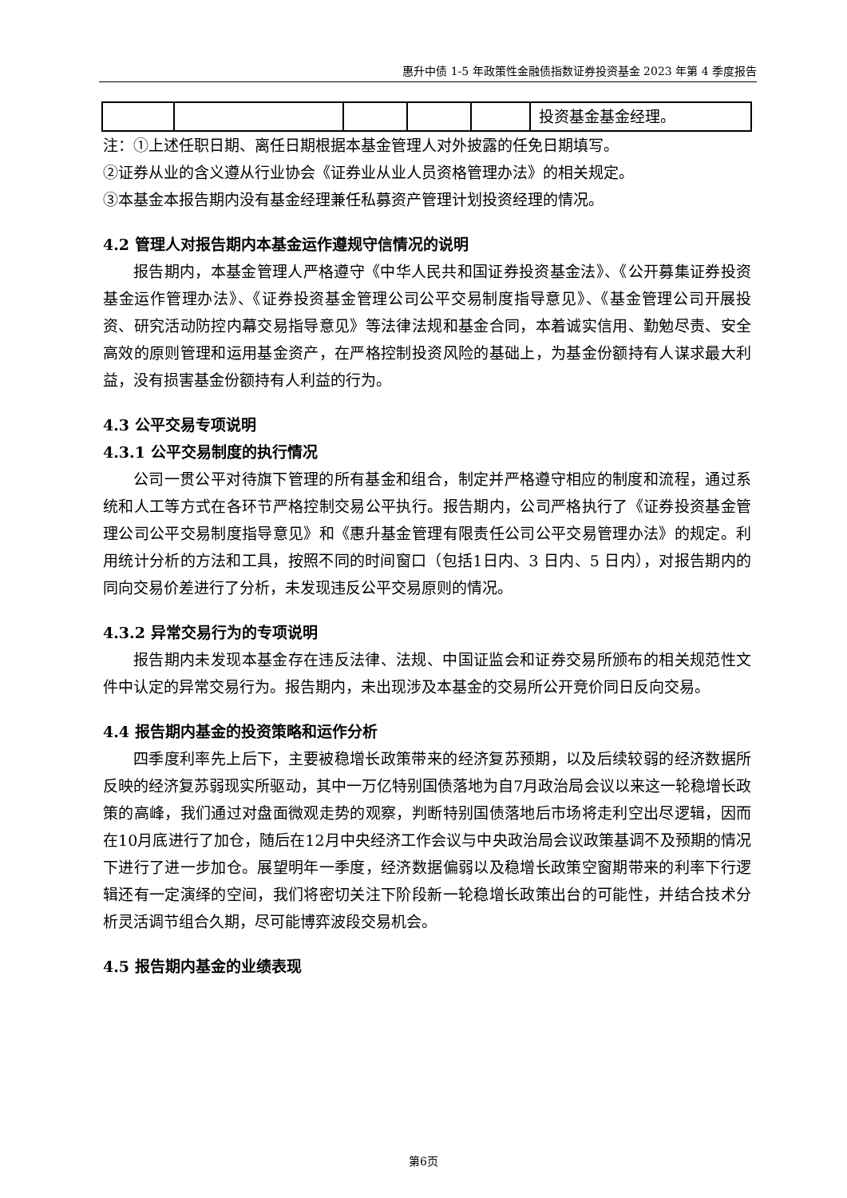惠升中债 1-5 年政策性金融债指数证券投资基金 2023 年第 4 季度报告
| | | | | | 投资基金基金经理。 |
注：①上述任职日期、离任日期根据本基金管理人对外披露的任免日期填写。
②证券从业的含义遵从行业协会《证券业从业人员资格管理办法》的相关规定。
③本基金本报告期内没有基金经理兼任私募资产管理计划投资经理的情况。
4.2 管理人对报告期内本基金运作遵规守信情况的说明
报告期内，本基金管理人严格遵守《中华人民共和国证券投资基金法》、《公开募集证券投资基金运作管理办法》、《证券投资基金管理公司公平交易制度指导意见》、《基金管理公司开展投资、研究活动防控内幕交易指导意见》等法律法规和基金合同，本着诚实信用、勤勉尽责、安全高效的原则管理和运用基金资产，在严格控制投资风险的基础上，为基金份额持有人谋求最大利益，没有损害基金份额持有人利益的行为。
4.3 公平交易专项说明
4.3.1 公平交易制度的执行情况
公司一贯公平对待旗下管理的所有基金和组合，制定并严格遵守相应的制度和流程，通过系统和人工等方式在各环节严格控制交易公平执行。报告期内，公司严格执行了《证券投资基金管理公司公平交易制度指导意见》和《惠升基金管理有限责任公司公平交易管理办法》的规定。利用统计分析的方法和工具，按照不同的时间窗口（包括1日内、3 日内、5 日内），对报告期内的同向交易价差进行了分析，未发现违反公平交易原则的情况。
4.3.2 异常交易行为的专项说明
报告期内未发现本基金存在违反法律、法规、中国证监会和证券交易所颁布的相关规范性文件中认定的异常交易行为。报告期内，未出现涉及本基金的交易所公开竞价同日反向交易。
4.4 报告期内基金的投资策略和运作分析
四季度利率先上后下，主要被稳增长政策带来的经济复苏预期，以及后续较弱的经济数据所反映的经济复苏弱现实所驱动，其中一万亿特别国债落地为自7月政治局会议以来这一轮稳增长政策的高峰，我们通过对盘面微观走势的观察，判断特别国债落地后市场将走利空出尽逻辑，因而在10月底进行了加仓，随后在12月中央经济工作会议与中央政治局会议政策基调不及预期的情况下进行了进一步加仓。展望明年一季度，经济数据偏弱以及稳增长政策空窗期带来的利率下行逻辑还有一定演绎的空间，我们将密切关注下阶段新一轮稳增长政策出台的可能性，并结合技术分析灵活调节组合久期，尽可能博弈波段交易机会。
4.5 报告期内基金的业绩表现
第6页